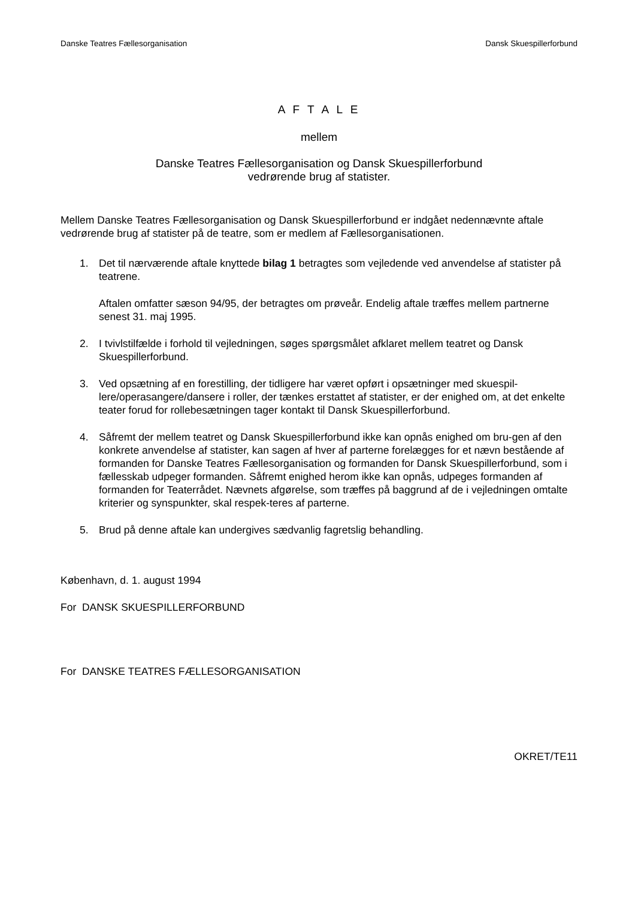Danske Teatres Fællesorganisation Dansk Skuespillerforbund
A F T A L E
mellem
Danske Teatres Fællesorganisation og Dansk Skuespillerforbund
vedrørende brug af statister.
Mellem Danske Teatres Fællesorganisation og Dansk Skuespillerforbund er indgået nedennævnte aftale vedrørende brug af statister på de teatre, som er medlem af Fællesorganisationen.
1. Det til nærværende aftale knyttede bilag 1 betragtes som vejledende ved anvendelse af statister på teatrene.
Aftalen omfatter sæson 94/95, der betragtes om prøveår. Endelig aftale træffes mellem partnerne senest 31. maj 1995.
2. I tvivlstilfælde i forhold til vejledningen, søges spørgsmålet afklaret mellem teatret og Dansk Skuespillerforbund.
3. Ved opsætning af en forestilling, der tidligere har været opført i opsætninger med skuespil-lere/operasangere/dansere i roller, der tænkes erstattet af statister, er der enighed om, at det enkelte teater forud for rollebesætningen tager kontakt til Dansk Skuespillerforbund.
4. Såfremt der mellem teatret og Dansk Skuespillerforbund ikke kan opnås enighed om bru-gen af den konkrete anvendelse af statister, kan sagen af hver af parterne forelægges for et nævn bestående af formanden for Danske Teatres Fællesorganisation og formanden for Dansk Skuespillerforbund, som i fællesskab udpeger formanden. Såfremt enighed herom ikke kan opnås, udpeges formanden af formanden for Teaterrådet. Nævnets afgørelse, som træffes på baggrund af de i vejledningen omtalte kriterier og synspunkter, skal respek-teres af parterne.
5. Brud på denne aftale kan undergives sædvanlig fagretslig behandling.
København, d. 1. august 1994
For DANSK SKUESPILLERFORBUND
For DANSKE TEATRES FÆLLESORGANISATION
OKRET/TE11